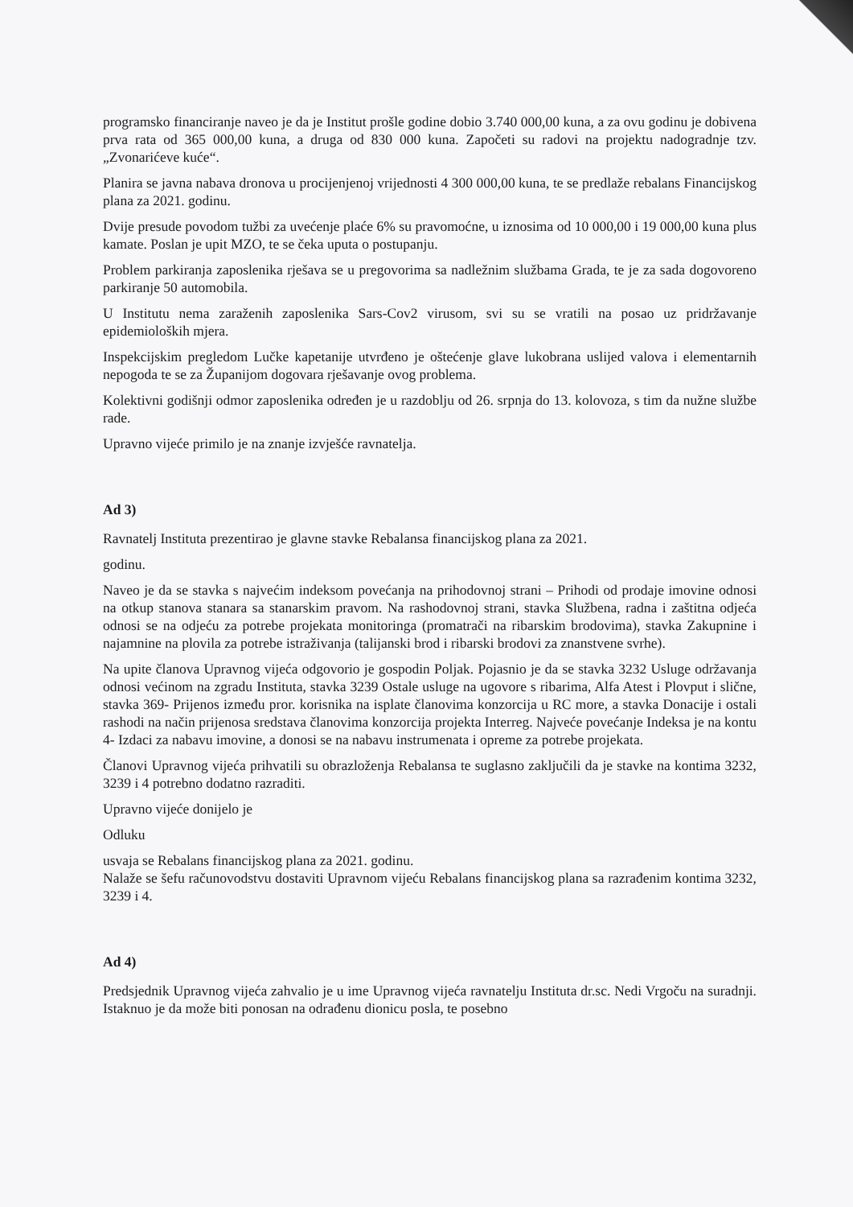programsko financiranje naveo je da je Institut prošle godine dobio 3.740 000,00 kuna, a za ovu godinu je dobivena prva rata od 365 000,00 kuna, a druga od 830 000 kuna. Započeti su radovi na projektu nadogradnje tzv. „Zvonarićeve kuće“.
Planira se javna nabava dronova u procijenjenoj vrijednosti 4 300 000,00 kuna, te se predlaže rebalans Financijskog plana za 2021. godinu.
Dvije presude povodom tužbi za uvećenje plaće 6% su pravomoćne, u iznosima od 10 000,00 i 19 000,00 kuna plus kamate. Poslan je upit MZO, te se čeka uputa o postupanju.
Problem parkiranja zaposlenika rješava se u pregovorima sa nadležnim službama Grada, te je za sada dogovoreno parkiranje 50 automobila.
U Institutu nema zaraženih zaposlenika Sars-Cov2 virusom, svi su se vratili na posao uz pridržavanje epidemioloških mjera.
Inspekcijskim pregledom Lučke kapetanije utvrđeno je oštećenje glave lukobrana uslijed valova i elementarnih nepogoda te se za Županijom dogovara rješavanje ovog problema.
Kolektivni godišnji odmor zaposlenika određen je u razdoblju od 26. srpnja do 13. kolovoza, s tim da nužne službe rade.
Upravno vijeće primilo je na znanje izvješće ravnatelja.
Ad 3)
Ravnatelj Instituta prezentirao je glavne stavke Rebalansa financijskog plana za 2021.
godinu.
Naveo je da se stavka s najvećim indeksom povećanja na prihodovnoj strani – Prihodi od prodaje imovine odnosi na otkup stanova stanara sa stanarskim pravom. Na rashodovnoj strani, stavka Službena, radna i zaštitna odjeća odnosi se na odjeću za potrebe projekata monitoringa (promatrači na ribarskim brodovima), stavka Zakupnine i najamnine na plovila za potrebe istraživanja (talijanski brod i ribarski brodovi za znanstvene svrhe).
Na upite članova Upravnog vijeća odgovorio je gospodin Poljak. Pojasnio je da se stavka 3232 Usluge održavanja odnosi većinom na zgradu Instituta, stavka 3239 Ostale usluge na ugovore s ribarima, Alfa Atest i Plovput i slične, stavka 369- Prijenos između pror. korisnika na isplate članovima konzorcija u RC more, a stavka Donacije i ostali rashodi na način prijenosa sredstava članovima konzorcija projekta Interreg. Najveće povećanje Indeksa je na kontu 4- Izdaci za nabavu imovine, a donosi se na nabavu instrumenata i opreme za potrebe projekata.
Članovi Upravnog vijeća prihvatili su obrazloženja Rebalansa te suglasno zaključili da je stavke na kontima 3232, 3239 i 4 potrebno dodatno razraditi.
Upravno vijeće donijelo je
Odluku
usvaja se Rebalans financijskog plana za 2021. godinu.
Nalaže se šefu računovodstvu dostaviti Upravnom vijeću Rebalans financijskog plana sa razrađenim kontima 3232, 3239 i 4.
Ad 4)
Predsjednik Upravnog vijeća zahvalio je u ime Upravnog vijeća ravnatelju Instituta dr.sc. Nedi Vrgoču na suradnji. Istaknuo je da može biti ponosan na odrađenu dionicu posla, te posebno